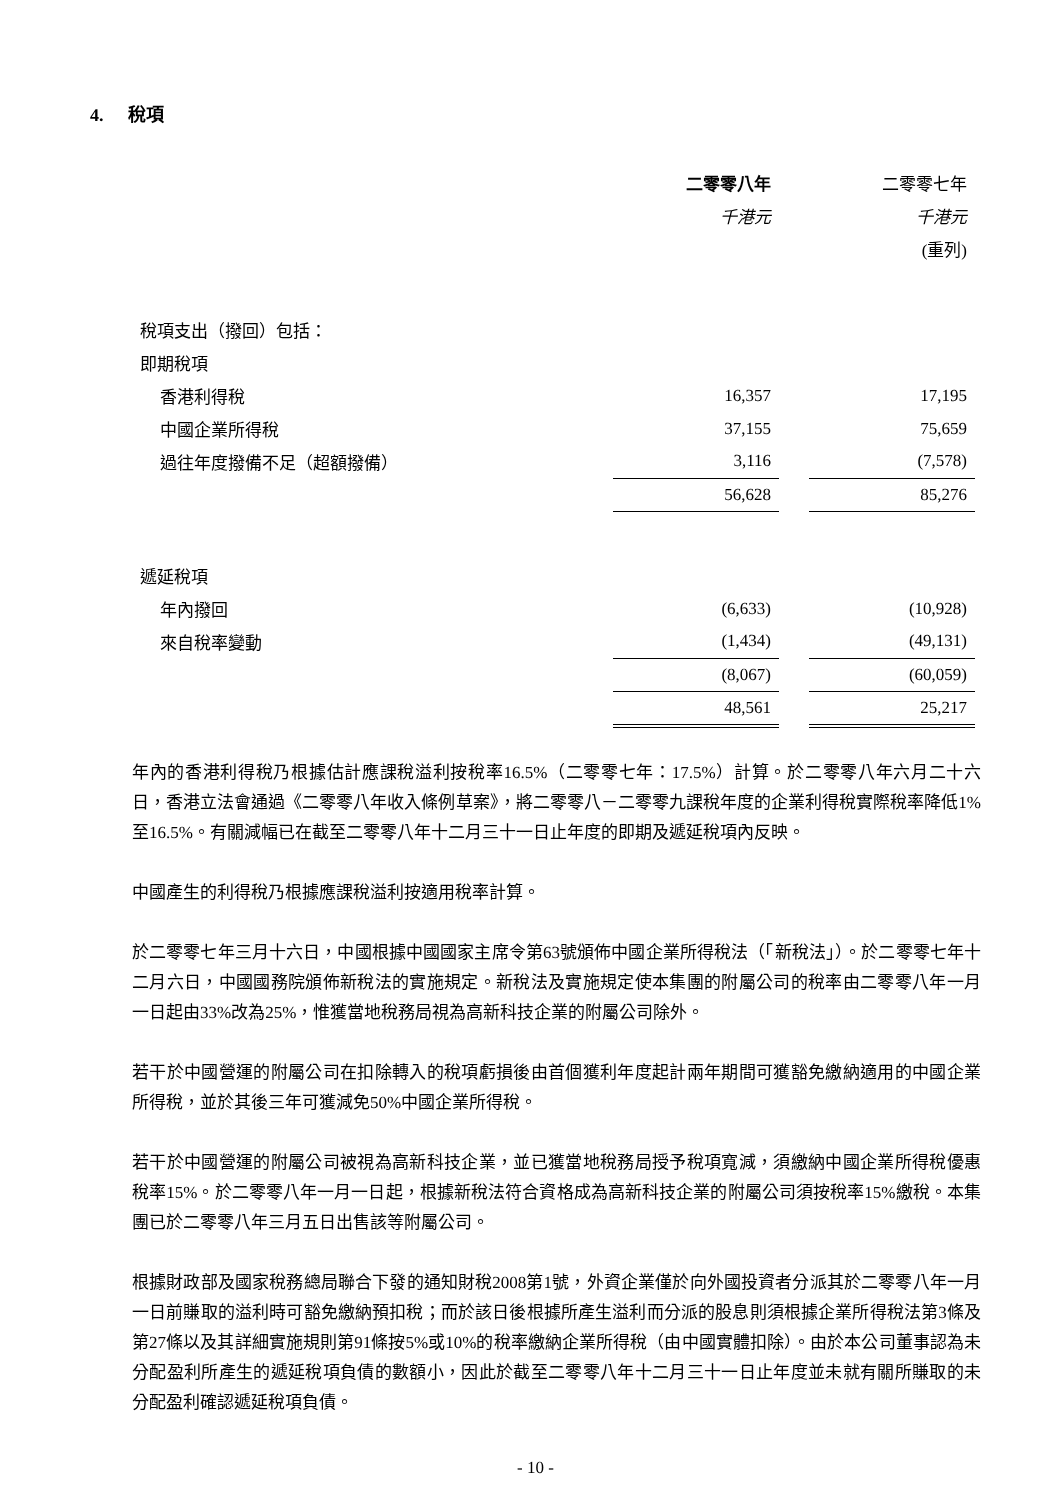4. 稅項
| | 二零零八年 | | 二零零七年 |
| | 千港元 | | 千港元 |
| | | | (重列) |
| 稅項支出（撥回）包括： | | | |
| 即期稅項 | | | |
| 香港利得稅 | 16,357 | | 17,195 |
| 中國企業所得稅 | 37,155 | | 75,659 |
| 過往年度撥備不足（超額撥備） | 3,116 | | (7,578) |
| | 56,628 | | 85,276 |
| 遞延稅項 | | | |
| 年內撥回 | (6,633) | | (10,928) |
| 來自稅率變動 | (1,434) | | (49,131) |
| | (8,067) | | (60,059) |
| | 48,561 | | 25,217 |
年內的香港利得稅乃根據估計應課稅溢利按稅率16.5%（二零零七年：17.5%）計算。於二零零八年六月二十六日，香港立法會通過《二零零八年收入條例草案》，將二零零八－二零零九課稅年度的企業利得稅實際稅率降低1%至16.5%。有關減幅已在截至二零零八年十二月三十一日止年度的即期及遞延稅項內反映。
中國產生的利得稅乃根據應課稅溢利按適用稅率計算。
於二零零七年三月十六日，中國根據中國國家主席令第63號頒佈中國企業所得稅法（「新稅法」）。於二零零七年十二月六日，中國國務院頒佈新稅法的實施規定。新稅法及實施規定使本集團的附屬公司的稅率由二零零八年一月一日起由33%改為25%，惟獲當地稅務局視為高新科技企業的附屬公司除外。
若干於中國營運的附屬公司在扣除轉入的稅項虧損後由首個獲利年度起計兩年期間可獲豁免繳納適用的中國企業所得稅，並於其後三年可獲減免50%中國企業所得稅。
若干於中國營運的附屬公司被視為高新科技企業，並已獲當地稅務局授予稅項寬減，須繳納中國企業所得稅優惠稅率15%。於二零零八年一月一日起，根據新稅法符合資格成為高新科技企業的附屬公司須按稅率15%繳稅。本集團已於二零零八年三月五日出售該等附屬公司。
根據財政部及國家稅務總局聯合下發的通知財稅2008第1號，外資企業僅於向外國投資者分派其於二零零八年一月一日前賺取的溢利時可豁免繳納預扣稅；而於該日後根據所產生溢利而分派的股息則須根據企業所得稅法第3條及第27條以及其詳細實施規則第91條按5%或10%的稅率繳納企業所得稅（由中國實體扣除）。由於本公司董事認為未分配盈利所產生的遞延稅項負債的數額小，因此於截至二零零八年十二月三十一日止年度並未就有關所賺取的未分配盈利確認遞延稅項負債。
- 10 -